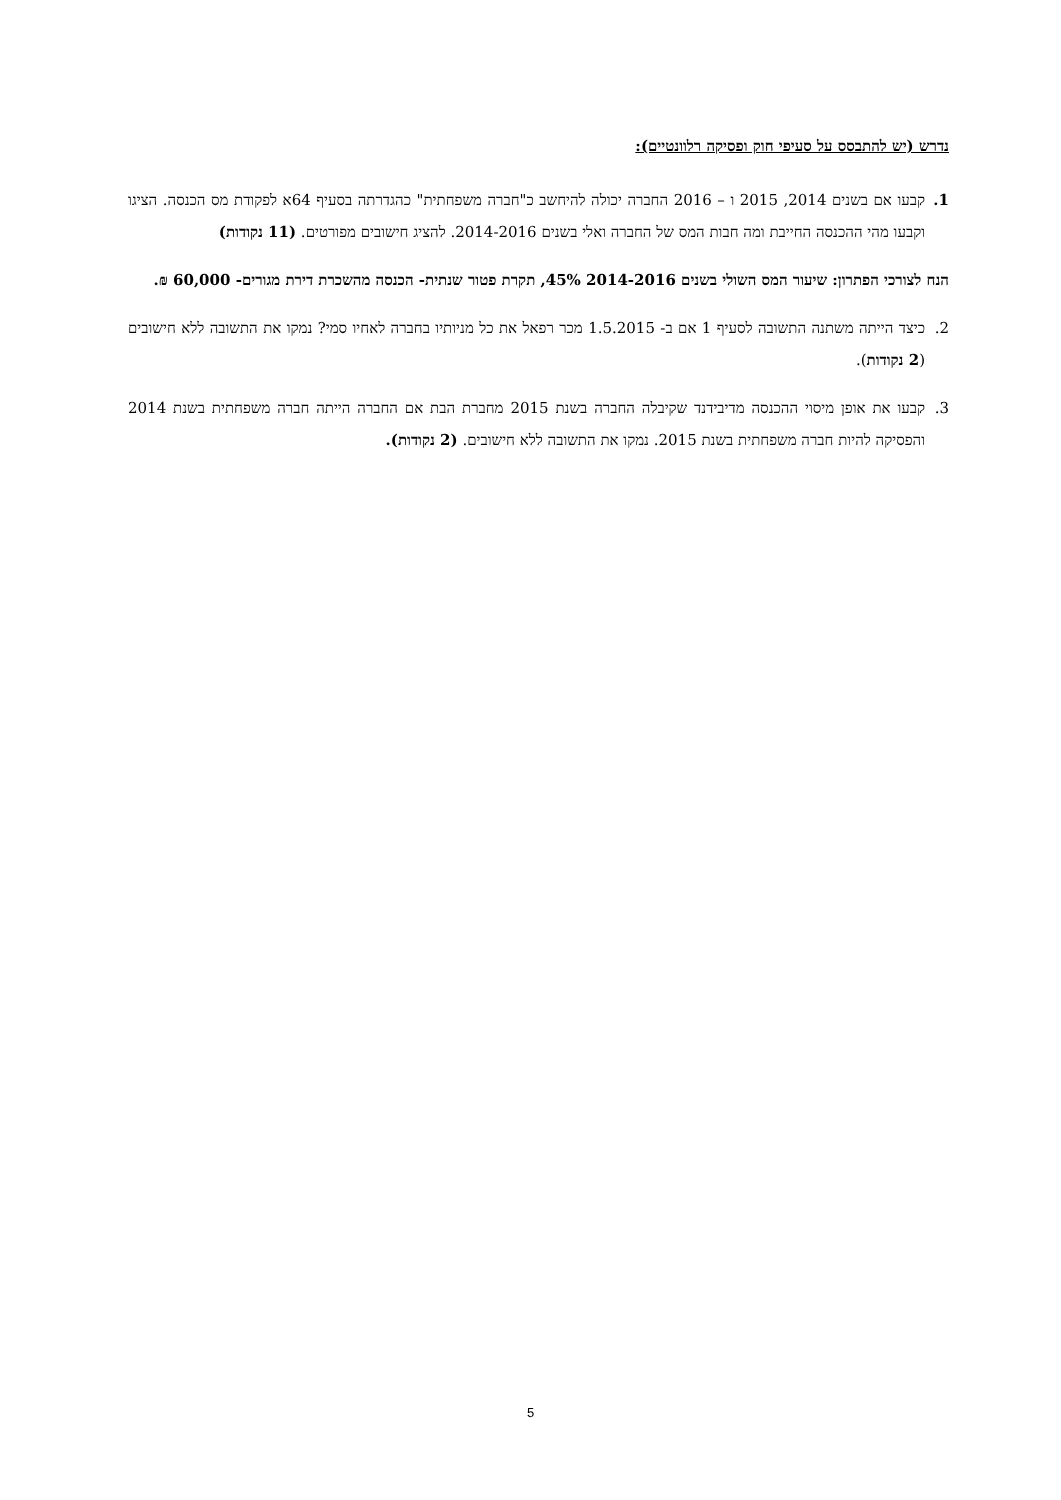נדרש (יש להתבסס על סעיפי חוק ופסיקה רלוונטיים):
1. קבעו אם בשנים 2014, 2015 ו – 2016 החברה יכולה להיחשב כ"חברה משפחתית" כהגדרתה בסעיף 64א לפקודת מס הכנסה. הציגו וקבעו מהי ההכנסה החייבת ומה חבות המס של החברה ואלי בשנים 2014-2016. להציג חישובים מפורטים. (11 נקודות)
הנח לצורכי הפתרון: שיעור המס השולי בשנים 2014-2016 45%, תקרת פטור שנתית- הכנסה מהשכרת דירת מגורים- 60,000 ₪.
2. כיצד הייתה משתנה התשובה לסעיף 1 אם ב- 1.5.2015 מכר רפאל את כל מניותיו בחברה לאחיו סמי? נמקו את התשובה ללא חישובים (2 נקודות).
3. קבעו את אופן מיסוי ההכנסה מדיבידנד שקיבלה החברה בשנת 2015 מחברת הבת אם החברה הייתה חברה משפחתית בשנת 2014 והפסיקה להיות חברה משפחתית בשנת 2015. נמקו את התשובה ללא חישובים. (2 נקודות).
5